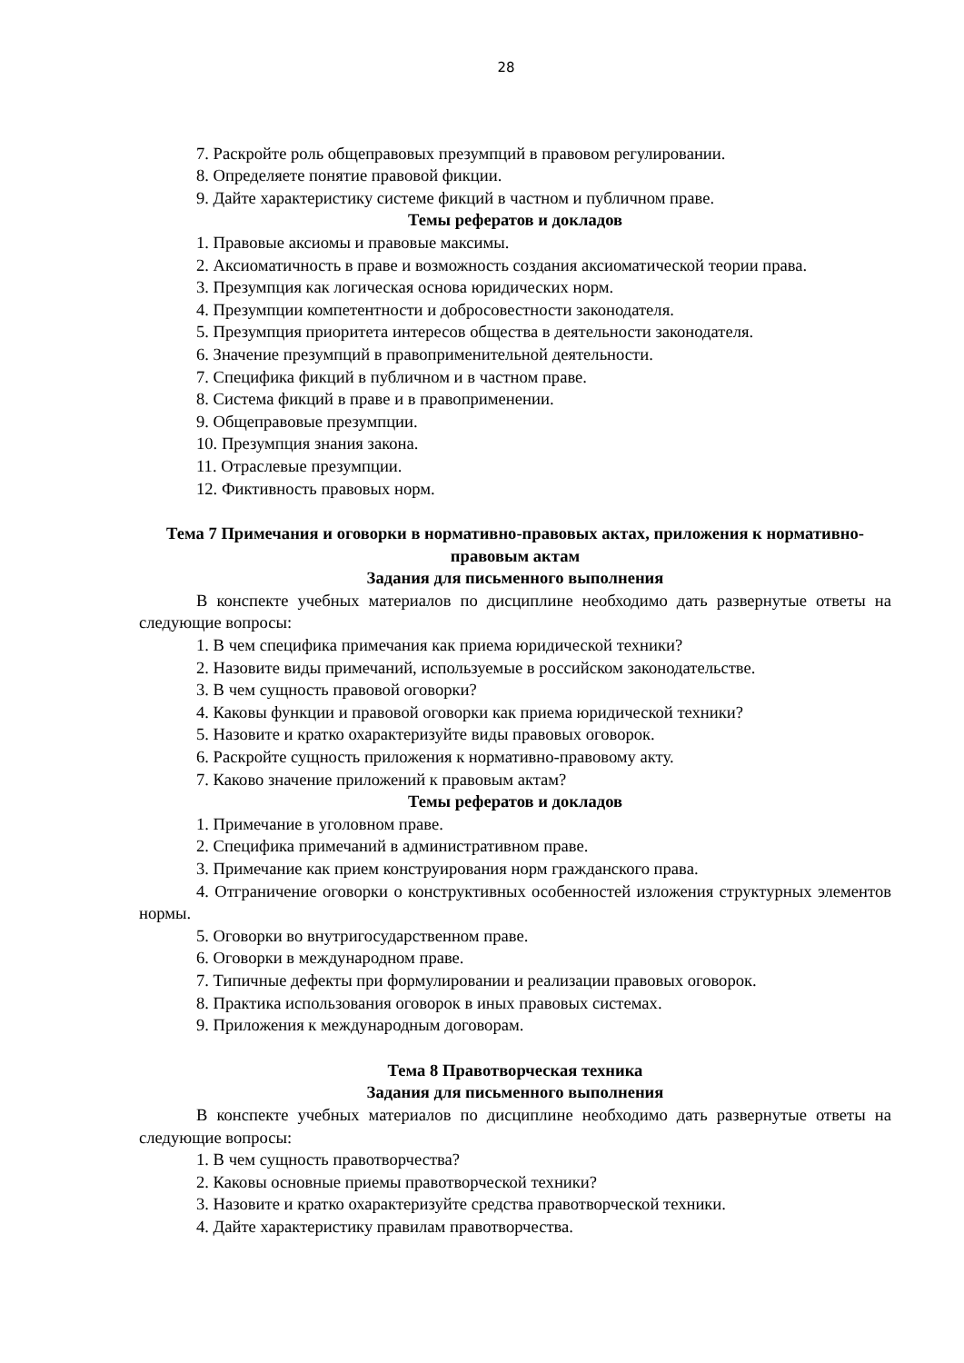28
7. Раскройте роль общеправовых презумпций в правовом регулировании.
8. Определяете понятие правовой фикции.
9. Дайте характеристику системе фикций в частном и публичном праве.
Темы рефератов и докладов
1. Правовые аксиомы и правовые максимы.
2. Аксиоматичность в праве и возможность создания аксиоматической теории права.
3. Презумпция как логическая основа юридических норм.
4. Презумпции компетентности и добросовестности законодателя.
5. Презумпция приоритета интересов общества в деятельности законодателя.
6. Значение презумпций в правоприменительной деятельности.
7. Специфика фикций в публичном и в частном праве.
8. Система фикций в праве и в правоприменении.
9. Общеправовые презумпции.
10. Презумпция знания закона.
11. Отраслевые презумпции.
12. Фиктивность правовых норм.
Тема 7 Примечания и оговорки в нормативно-правовых актах, приложения к нормативно-правовым актам
Задания для письменного выполнения
В конспекте учебных материалов по дисциплине необходимо дать развернутые ответы на следующие вопросы:
1. В чем специфика примечания как приема юридической техники?
2. Назовите виды примечаний, используемые в российском законодательстве.
3. В чем сущность правовой оговорки?
4. Каковы функции и правовой оговорки как приема юридической техники?
5. Назовите и кратко охарактеризуйте виды правовых оговорок.
6. Раскройте сущность приложения к нормативно-правовому акту.
7. Каково значение приложений к правовым актам?
Темы рефератов и докладов
1. Примечание в уголовном праве.
2. Специфика примечаний в административном праве.
3. Примечание как прием конструирования норм гражданского права.
4. Отграничение оговорки о конструктивных особенностей изложения структурных элементов нормы.
5. Оговорки во внутригосударственном праве.
6. Оговорки в международном праве.
7. Типичные дефекты при формулировании и реализации правовых оговорок.
8. Практика использования оговорок в иных правовых системах.
9. Приложения к международным договорам.
Тема 8 Правотворческая техника
Задания для письменного выполнения
В конспекте учебных материалов по дисциплине необходимо дать развернутые ответы на следующие вопросы:
1. В чем сущность правотворчества?
2. Каковы основные приемы правотворческой техники?
3. Назовите и кратко охарактеризуйте средства правотворческой техники.
4. Дайте характеристику правилам правотворчества.